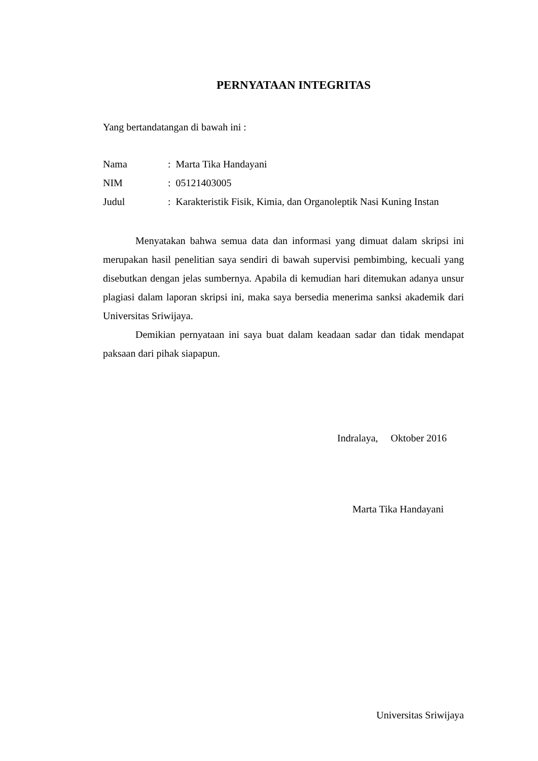PERNYATAAN INTEGRITAS
Yang bertandatangan di bawah ini :
| Nama | : Marta Tika Handayani |
| NIM | : 05121403005 |
| Judul | : Karakteristik Fisik, Kimia, dan Organoleptik Nasi Kuning Instan |
Menyatakan bahwa semua data dan informasi yang dimuat dalam skripsi ini merupakan hasil penelitian saya sendiri di bawah supervisi pembimbing, kecuali yang disebutkan dengan jelas sumbernya. Apabila di kemudian hari ditemukan adanya unsur plagiasi dalam laporan skripsi ini, maka saya bersedia menerima sanksi akademik dari Universitas Sriwijaya.
Demikian pernyataan ini saya buat dalam keadaan sadar dan tidak mendapat paksaan dari pihak siapapun.
Indralaya, Oktober 2016
Marta Tika Handayani
Universitas Sriwijaya